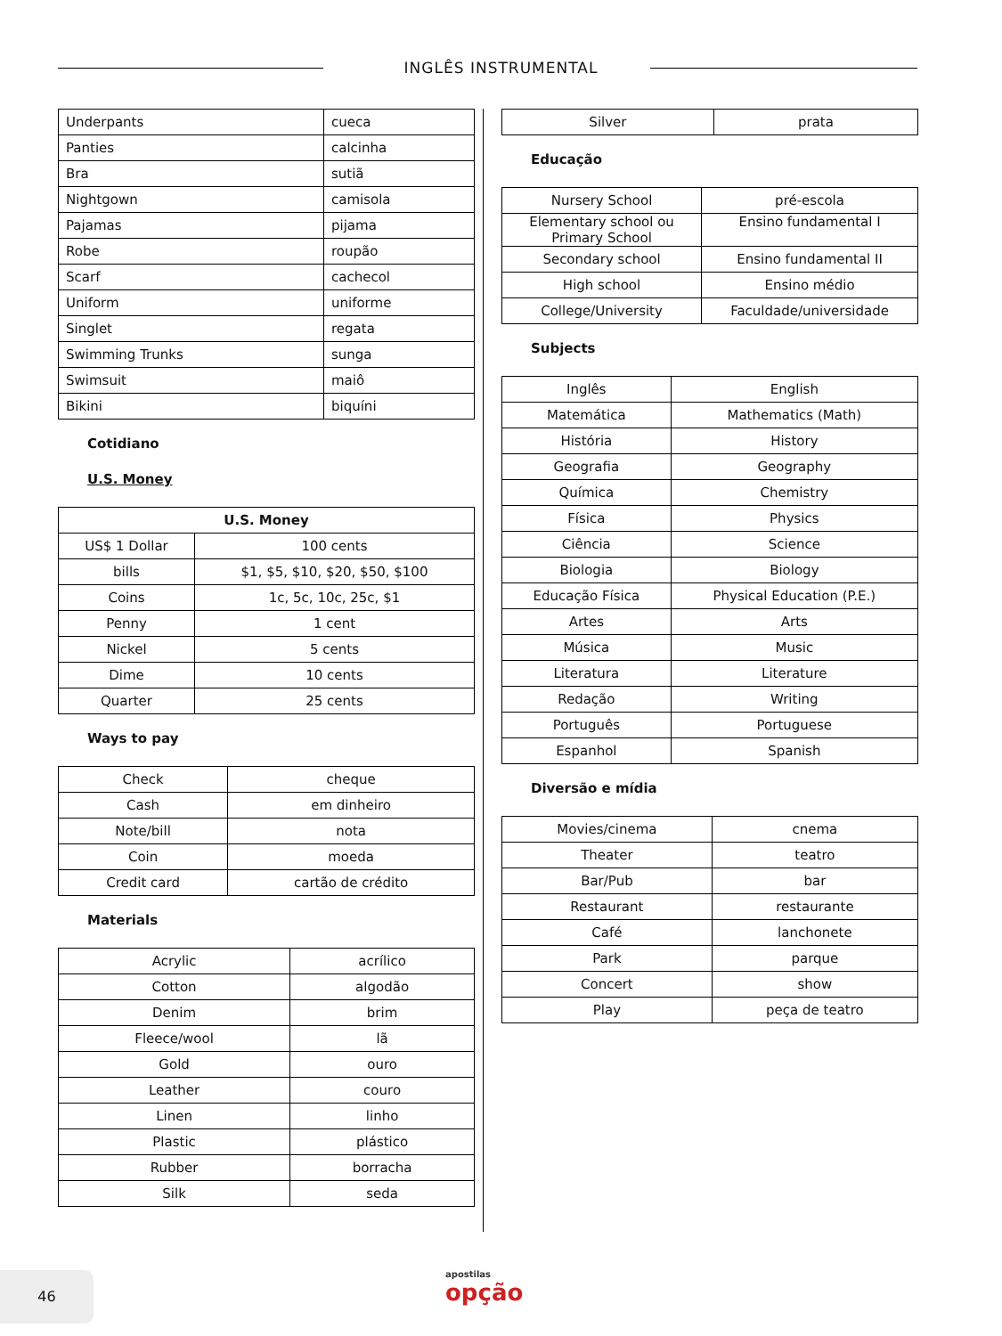INGLÊS INSTRUMENTAL
| Underpants | cueca |
| Panties | calcinha |
| Bra | sutiã |
| Nightgown | camisola |
| Pajamas | pijama |
| Robe | roupão |
| Scarf | cachecol |
| Uniform | uniforme |
| Singlet | regata |
| Swimming Trunks | sunga |
| Swimsuit | maiô |
| Bikini | biquíni |
Cotidiano
U.S. Money
| U.S. Money | |
| --- | --- |
| US$ 1 Dollar | 100 cents |
| bills | $1, $5, $10, $20, $50, $100 |
| Coins | 1c, 5c, 10c, 25c, $1 |
| Penny | 1 cent |
| Nickel | 5 cents |
| Dime | 10 cents |
| Quarter | 25 cents |
Ways to pay
| Check | cheque |
| Cash | em dinheiro |
| Note/bill | nota |
| Coin | moeda |
| Credit card | cartão de crédito |
Materials
| Acrylic | acrílico |
| Cotton | algodão |
| Denim | brim |
| Fleece/wool | lã |
| Gold | ouro |
| Leather | couro |
| Linen | linho |
| Plastic | plástico |
| Rubber | borracha |
| Silk | seda |
| Silver | prata |
Educação
| Nursery School | pré-escola |
| Elementary school ou Primary School | Ensino fundamental I |
| Secondary school | Ensino fundamental II |
| High school | Ensino médio |
| College/University | Faculdade/universidade |
Subjects
| Inglês | English |
| Matemática | Mathematics (Math) |
| História | History |
| Geografia | Geography |
| Química | Chemistry |
| Física | Physics |
| Ciência | Science |
| Biologia | Biology |
| Educação Física | Physical Education (P.E.) |
| Artes | Arts |
| Música | Music |
| Literatura | Literature |
| Redação | Writing |
| Português | Portuguese |
| Espanhol | Spanish |
Diversão e mídia
| Movies/cinema | cnema |
| Theater | teatro |
| Bar/Pub | bar |
| Restaurant | restaurante |
| Café | lanchonete |
| Park | parque |
| Concert | show |
| Play | peça de teatro |
46 apostilas
opção